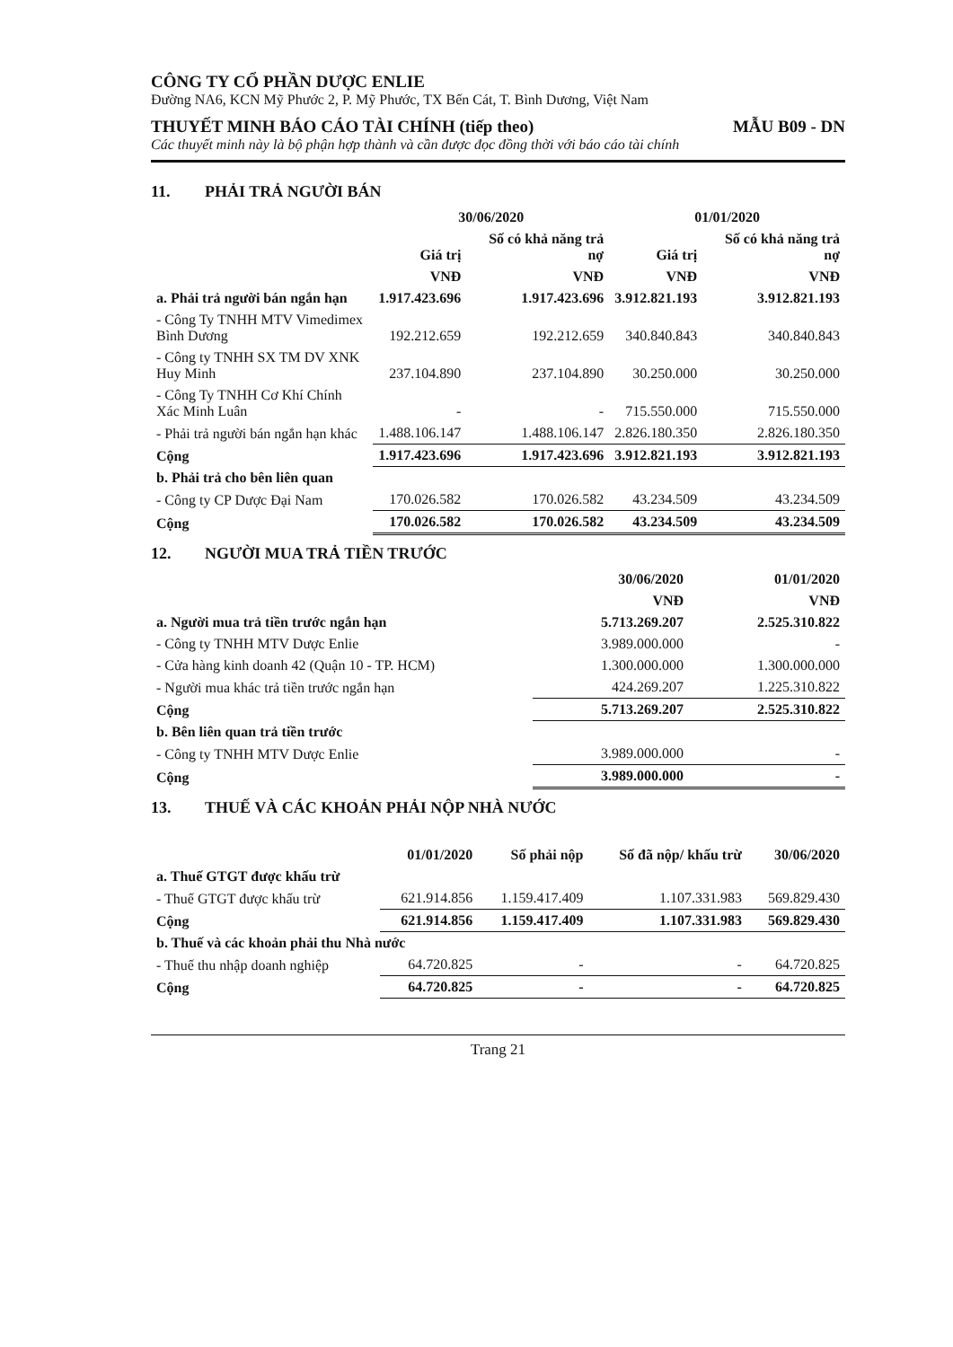CÔNG TY CỔ PHẦN DƯỢC ENLIE
Đường NA6, KCN Mỹ Phước 2, P. Mỹ Phước, TX Bến Cát, T. Bình Dương, Việt Nam
THUYẾT MINH BÁO CÁO TÀI CHÍNH (tiếp theo) MẪU B09 - DN
Các thuyết minh này là bộ phận hợp thành và cần được đọc đồng thời với báo cáo tài chính
11. PHẢI TRẢ NGƯỜI BÁN
| | 30/06/2020 | | 01/01/2020 | |
| --- | --- | --- | --- | --- |
| | Giá trị | Số có khả năng trả nợ | Giá trị | Số có khả năng trả nợ |
| | VNĐ | VNĐ | VNĐ | VNĐ |
| a. Phải trả người bán ngắn hạn | 1.917.423.696 | 1.917.423.696 | 3.912.821.193 | 3.912.821.193 |
| - Công Ty TNHH MTV Vimedimex Bình Dương | 192.212.659 | 192.212.659 | 340.840.843 | 340.840.843 |
| - Công ty TNHH SX TM DV XNK Huy Minh | 237.104.890 | 237.104.890 | 30.250.000 | 30.250.000 |
| - Công Ty TNHH Cơ Khí Chính Xác Minh Luân | - | - | 715.550.000 | 715.550.000 |
| - Phải trả người bán ngắn hạn khác | 1.488.106.147 | 1.488.106.147 | 2.826.180.350 | 2.826.180.350 |
| Cộng | 1.917.423.696 | 1.917.423.696 | 3.912.821.193 | 3.912.821.193 |
| b. Phải trả cho bên liên quan | | | | |
| - Công ty CP Dược Đại Nam | 170.026.582 | 170.026.582 | 43.234.509 | 43.234.509 |
| Cộng | 170.026.582 | 170.026.582 | 43.234.509 | 43.234.509 |
12. NGƯỜI MUA TRẢ TIỀN TRƯỚC
| | 30/06/2020 | 01/01/2020 |
| --- | --- | --- |
| | VNĐ | VNĐ |
| a. Người mua trả tiền trước ngắn hạn | 5.713.269.207 | 2.525.310.822 |
| - Công ty TNHH MTV Dược Enlie | 3.989.000.000 | - |
| - Cửa hàng kinh doanh 42 (Quận 10 - TP. HCM) | 1.300.000.000 | 1.300.000.000 |
| - Người mua khác trả tiền trước ngắn hạn | 424.269.207 | 1.225.310.822 |
| Cộng | 5.713.269.207 | 2.525.310.822 |
| b. Bên liên quan trả tiền trước | | |
| - Công ty TNHH MTV Dược Enlie | 3.989.000.000 | - |
| Cộng | 3.989.000.000 | - |
13. THUẾ VÀ CÁC KHOẢN PHẢI NỘP NHÀ NƯỚC
| | 01/01/2020 | Số phải nộp | Số đã nộp/ khấu trừ | 30/06/2020 |
| --- | --- | --- | --- | --- |
| a. Thuế GTGT được khấu trừ | | | | |
| - Thuế GTGT được khấu trừ | 621.914.856 | 1.159.417.409 | 1.107.331.983 | 569.829.430 |
| Cộng | 621.914.856 | 1.159.417.409 | 1.107.331.983 | 569.829.430 |
| b. Thuế và các khoản phải thu Nhà nước | | | | |
| - Thuế thu nhập doanh nghiệp | 64.720.825 | - | - | 64.720.825 |
| Cộng | 64.720.825 | - | - | 64.720.825 |
Trang 21